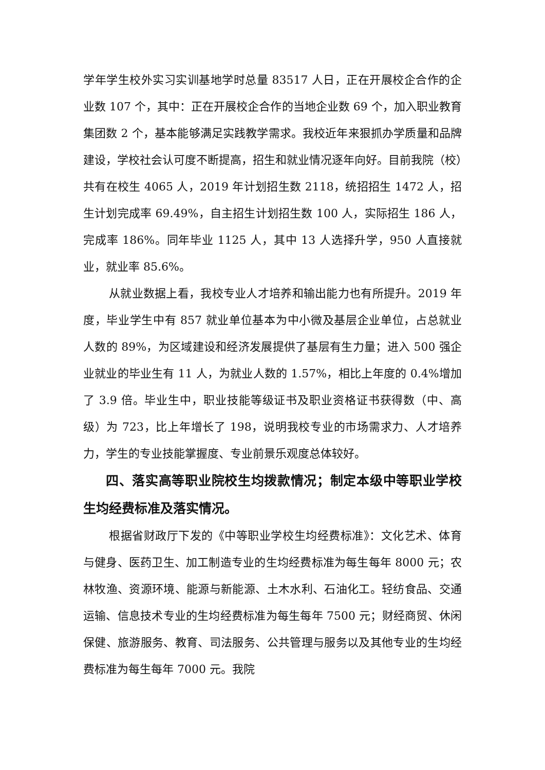学年学生校外实习实训基地学时总量 83517 人日，正在开展校企合作的企业数 107 个，其中：正在开展校企合作的当地企业数 69 个，加入职业教育集团数 2 个，基本能够满足实践教学需求。我校近年来狠抓办学质量和品牌建设，学校社会认可度不断提高，招生和就业情况逐年向好。目前我院（校）共有在校生 4065 人，2019 年计划招生数 2118，统招招生 1472 人，招生计划完成率 69.49%，自主招生计划招生数 100 人，实际招生 186 人，完成率 186%。同年毕业 1125 人，其中 13 人选择升学，950 人直接就业，就业率 85.6%。
从就业数据上看，我校专业人才培养和输出能力也有所提升。2019 年度，毕业学生中有 857 就业单位基本为中小微及基层企业单位，占总就业人数的 89%，为区域建设和经济发展提供了基层有生力量；进入 500 强企业就业的毕业生有 11 人，为就业人数的 1.57%，相比上年度的 0.4%增加了 3.9 倍。毕业生中，职业技能等级证书及职业资格证书获得数（中、高级）为 723，比上年增长了 198，说明我校专业的市场需求力、人才培养力，学生的专业技能掌握度、专业前景乐观度总体较好。
四、落实高等职业院校生均拨款情况；制定本级中等职业学校生均经费标准及落实情况。
根据省财政厅下发的《中等职业学校生均经费标准》：文化艺术、体育与健身、医药卫生、加工制造专业的生均经费标准为每生每年 8000 元；农林牧渔、资源环境、能源与新能源、土木水利、石油化工。轻纺食品、交通运输、信息技术专业的生均经费标准为每生每年 7500 元；财经商贸、休闲保健、旅游服务、教育、司法服务、公共管理与服务以及其他专业的生均经费标准为每生每年 7000 元。我院